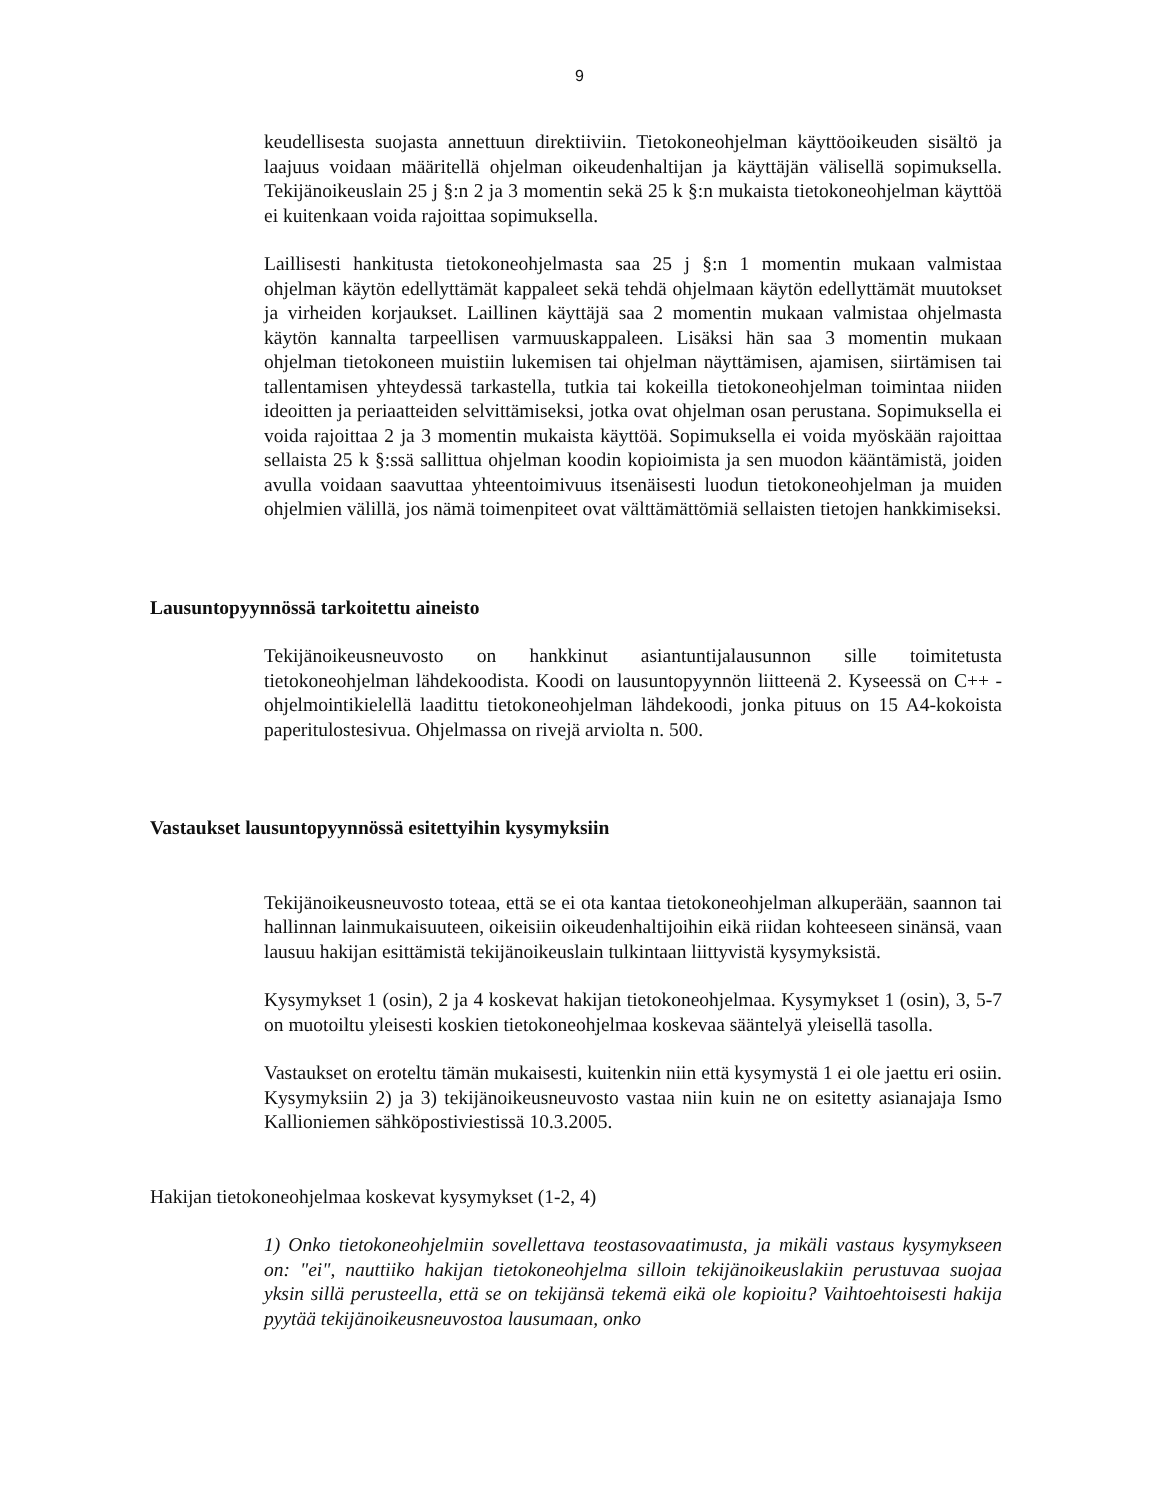9
keudellisesta suojasta annettuun direktiiviin. Tietokoneohjelman käyttöoikeuden sisältö ja laajuus voidaan määritellä ohjelman oikeudenhaltijan ja käyttäjän välisellä sopimuksella. Tekijänoikeuslain 25 j §:n 2 ja 3 momentin sekä 25 k §:n mukaista tietokoneohjelman käyttöä ei kuitenkaan voida rajoittaa sopimuksella.
Laillisesti hankitusta tietokoneohjelmasta saa 25 j §:n 1 momentin mukaan valmistaa ohjelman käytön edellyttämät kappaleet sekä tehdä ohjelmaan käytön edellyttämät muutokset ja virheiden korjaukset. Laillinen käyttäjä saa 2 momentin mukaan valmistaa ohjelmasta käytön kannalta tarpeellisen varmuuskappaleen. Lisäksi hän saa 3 momentin mukaan ohjelman tietokoneen muistiin lukemisen tai ohjelman näyttämisen, ajamisen, siirtämisen tai tallentamisen yhteydessä tarkastella, tutkia tai kokeilla tietokoneohjelman toimintaa niiden ideoitten ja periaatteiden selvittämiseksi, jotka ovat ohjelman osan perustana. Sopimuksella ei voida rajoittaa 2 ja 3 momentin mukaista käyttöä. Sopimuksella ei voida myöskään rajoittaa sellaista 25 k §:ssä sallittua ohjelman koodin kopioimista ja sen muodon kääntämistä, joiden avulla voidaan saavuttaa yhteentoimivuus itsenäisesti luodun tietokoneohjelman ja muiden ohjelmien välillä, jos nämä toimenpiteet ovat välttämättömiä sellaisten tietojen hankkimiseksi.
Lausuntopyynnössä tarkoitettu aineisto
Tekijänoikeusneuvosto on hankkinut asiantuntijalausunnon sille toimitetusta tietokoneohjelman lähdekoodista. Koodi on lausuntopyynnön liitteenä 2. Kyseessä on C++ -ohjelmointikielellä laadittu tietokoneohjelman lähdekoodi, jonka pituus on 15 A4-kokoista paperitulostesivua. Ohjelmassa on rivejä arviolta n. 500.
Vastaukset lausuntopyynnössä esitettyihin kysymyksiin
Tekijänoikeusneuvosto toteaa, että se ei ota kantaa tietokoneohjelman alkuperään, saannon tai hallinnan lainmukaisuuteen, oikeisiin oikeudenhaltijoihin eikä riidan kohteeseen sinänsä, vaan lausuu hakijan esittämistä tekijänoikeuslain tulkintaan liittyvistä kysymyksistä.
Kysymykset 1 (osin), 2 ja 4 koskevat hakijan tietokoneohjelmaa. Kysymykset 1 (osin), 3, 5-7 on muotoiltu yleisesti koskien tietokoneohjelmaa koskevaa sääntelyä yleisellä tasolla.
Vastaukset on eroteltu tämän mukaisesti, kuitenkin niin että kysymystä 1 ei ole jaettu eri osiin. Kysymyksiin 2) ja 3) tekijänoikeusneuvosto vastaa niin kuin ne on esitetty asianajaja Ismo Kallioniemen sähköpostiviestissä 10.3.2005.
Hakijan tietokoneohjelmaa koskevat kysymykset (1-2, 4)
1) Onko tietokoneohjelmiin sovellettava teostasovaatimusta, ja mikäli vastaus kysymykseen on: "ei", nauttiiko hakijan tietokoneohjelma silloin tekijänoikeuslakiin perustuvaa suojaa yksin sillä perusteella, että se on tekijänsä tekemä eikä ole kopioitu? Vaihtoehtoisesti hakija pyytää tekijänoikeusneuvostoa lausumaan, onko